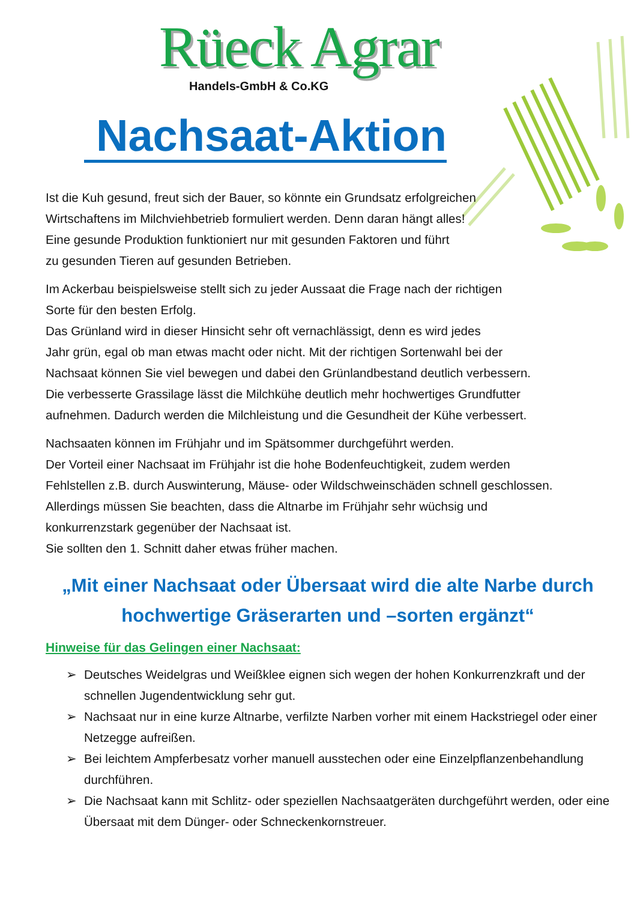Rüeck Agrar
Handels-GmbH & Co.KG
Nachsaat-Aktion
Ist die Kuh gesund, freut sich der Bauer, so könnte ein Grundsatz erfolgreichen
Wirtschaftens im Milchviehbetrieb formuliert werden. Denn daran hängt alles!
Eine gesunde Produktion funktioniert nur mit gesunden Faktoren und führt
zu gesunden Tieren auf gesunden Betrieben.
Im Ackerbau beispielsweise stellt sich zu jeder Aussaat die Frage nach der richtigen
Sorte für den besten Erfolg.
Das Grünland wird in dieser Hinsicht sehr oft vernachlässigt, denn es wird jedes
Jahr grün, egal ob man etwas macht oder nicht. Mit der richtigen Sortenwahl bei der
Nachsaat können Sie viel bewegen und dabei den Grünlandbestand deutlich verbessern.
Die verbesserte Grassilage lässt die Milchkühe deutlich mehr hochwertiges Grundfutter
aufnehmen. Dadurch werden die Milchleistung und die Gesundheit der Kühe verbessert.
Nachsaaten können im Frühjahr und im Spätsommer durchgeführt werden.
Der Vorteil einer Nachsaat im Frühjahr ist die hohe Bodenfeuchtigkeit, zudem werden
Fehlstellen z.B. durch Auswinterung, Mäuse- oder Wildschweinschäden schnell geschlossen.
Allerdings müssen Sie beachten, dass die Altnarbe im Frühjahr sehr wüchsig und
konkurrenzstark gegenüber der Nachsaat ist.
Sie sollten den 1. Schnitt daher etwas früher machen.
„Mit einer Nachsaat oder Übersaat wird die alte Narbe durch
hochwertige Gräserarten und –sorten ergänzt“
Hinweise für das Gelingen einer Nachsaat:
➢ Deutsches Weidelgras und Weißklee eignen sich wegen der hohen Konkurrenzkraft und der schnellen Jugendentwicklung sehr gut.
➢ Nachsaat nur in eine kurze Altnarbe, verfilzte Narben vorher mit einem Hackstriegel oder einer Netzegge aufreißen.
➢ Bei leichtem Ampferbesatz vorher manuell ausstechen oder eine Einzelpflanzenbehandlung durchführen.
➢ Die Nachsaat kann mit Schlitz- oder speziellen Nachsaatgeräten durchgeführt werden, oder eine Übersaat mit dem Dünger- oder Schneckenkornstreuer.